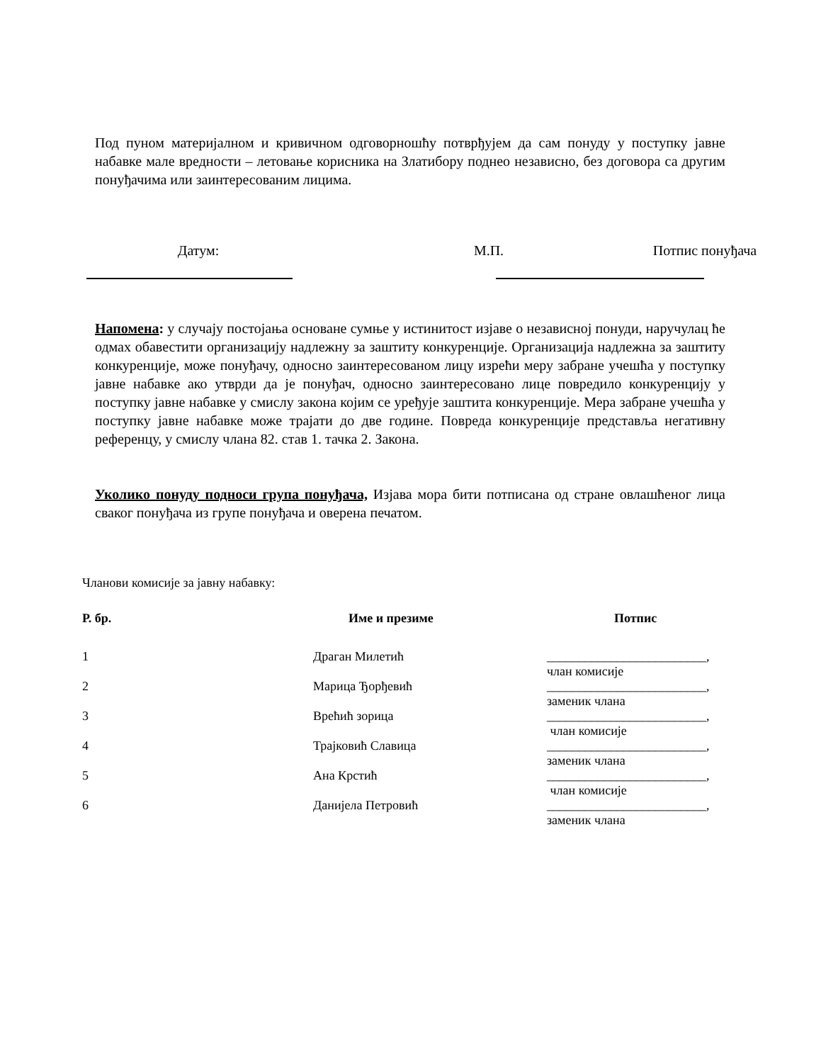Под пуном материјалном и кривичном одговорношћу потврђујем да сам понуду у поступку јавне набавке мале вредности – летовање корисника на Златибору поднео независно, без договора са другим понуђачима или заинтересованим лицима.
Датум: М.П. Потпис понуђача
Напомена: у случају постојања основане сумње у истинитост изјаве о независној понуди, наручулац ће одмах обавестити организацију надлежну за заштиту конкуренције. Организација надлежна за заштиту конкуренције, може понуђачу, односно заинтересованом лицу изрећи меру забране учешћа у поступку јавне набавке ако утврди да је понуђач, односно заинтересовано лице повредило конкуренцију у поступку јавне набавке у смислу закона којим се уређује заштита конкуренције. Мера забране учешћа у поступку јавне набавке може трајати до две године. Повреда конкуренције представља негативну референцу, у смислу члана 82. став 1. тачка 2. Закона.
Уколико понуду подноси група понуђача, Изјава мора бити потписана од стране овлашћеног лица сваког понуђача из групе понуђача и оверена печатом.
Чланови комисије за јавну набавку:
| Р. бр. | Име и презиме | Потпис |
| --- | --- | --- |
| 1 | Драган Милетић | _________________________, члан комисије |
| 2 | Марица Ђорђевић | _________________________, заменик члана |
| 3 | Врећић зорица | _________________________, члан комисије |
| 4 | Трајковић Славица | _________________________, заменик члана |
| 5 | Ана Крстић | _________________________, члан комисије |
| 6 | Данијела Петровић | _________________________, заменик члана |